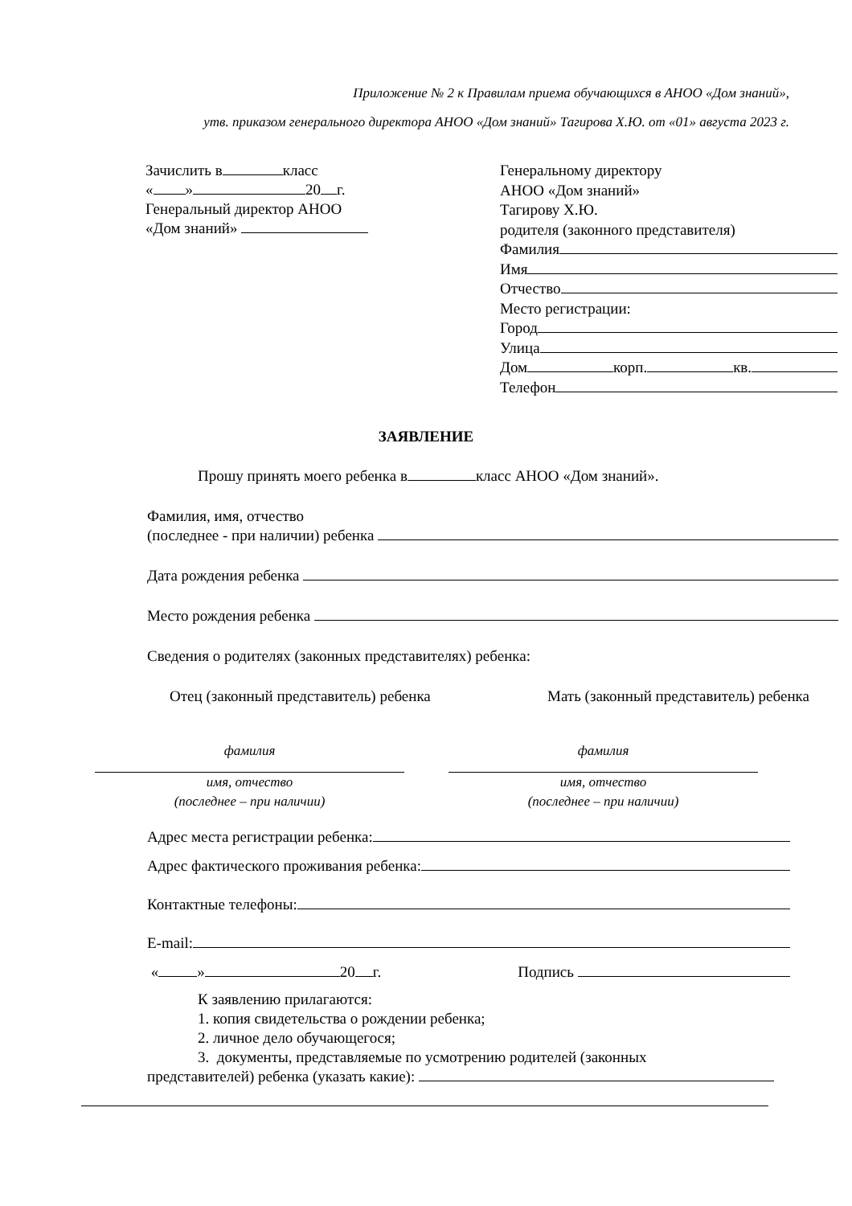Приложение № 2 к Правилам приема обучающихся в АНОО «Дом знаний»,
утв. приказом генерального директора АНОО «Дом знаний» Тагирова Х.Ю. от «01» августа 2023 г.
Зачислить в класс
« » 20 г.
Генеральный директор АНОО
«Дом знаний»
Генеральному директору
АНОО «Дом знаний»
Тагирову Х.Ю.
родителя (законного представителя)
Фамилия
Имя
Отчество
Место регистрации:
Город
Улица
Дом корп. кв.
Телефон
ЗАЯВЛЕНИЕ
Прошу принять моего ребенка в класс АНОО «Дом знаний».
Фамилия, имя, отчество
(последнее - при наличии) ребенка
Дата рождения ребенка
Место рождения ребенка
Сведения о родителях (законных представителях) ребенка:
Отец (законный представитель) ребенка Мать (законный представитель) ребенка
фамилия
имя, отчество
(последнее – при наличии)
фамилия
имя, отчество
(последнее – при наличии)
Адрес места регистрации ребенка:
Адрес фактического проживания ребенка:
Контактные телефоны:
E-mail:
« » 20 г. Подпись
К заявлению прилагаются:
1. копия свидетельства о рождении ребенка;
2. личное дело обучающегося;
3. документы, представляемые по усмотрению родителей (законных
представителей) ребенка (указать какие):